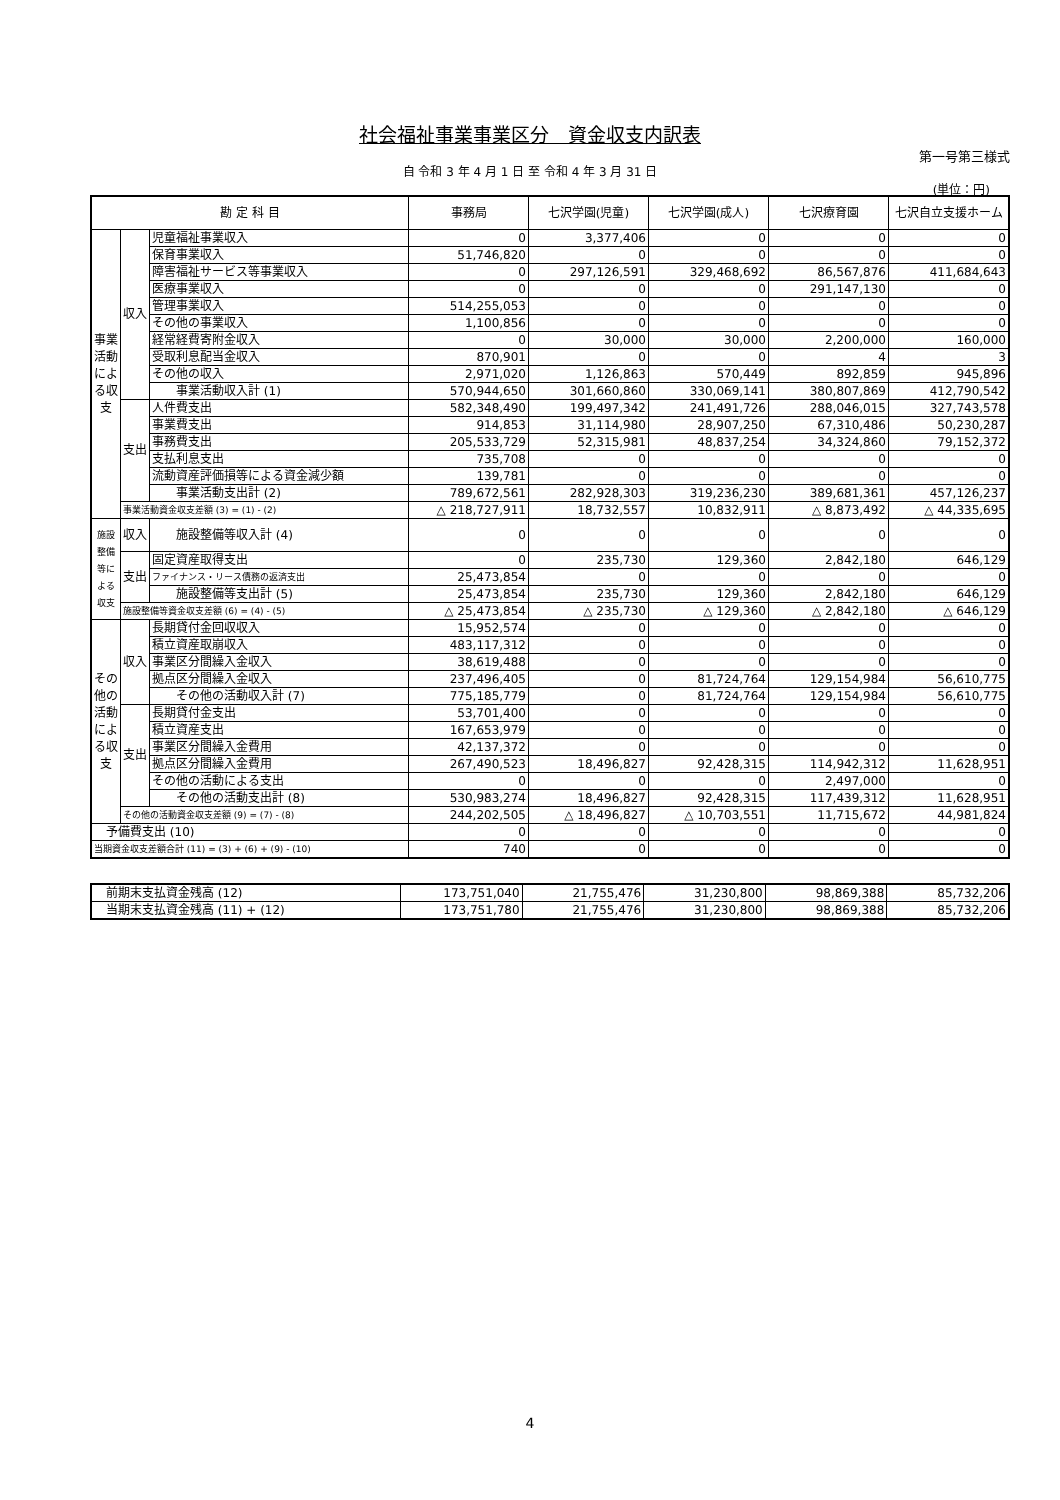社会福祉事業事業区分　資金収支内訳表
第一号第三様式
自 令和 3 年 4 月 1 日 至 令和 4 年 3 月 31 日
(単位：円)
| 勘 定 科 目 | | | 事務局 | 七沢学園(児童) | 七沢学園(成人) | 七沢療育園 | 七沢自立支援ホーム |
| --- | --- | --- | --- | --- | --- | --- | --- |
| 事業活動による収支 | 収入 | 児童福祉事業収入 | 0 | 3,377,406 | 0 | 0 | 0 |
| | | 保育事業収入 | 51,746,820 | 0 | 0 | 0 | 0 |
| | | 障害福祉サービス等事業収入 | 0 | 297,126,591 | 329,468,692 | 86,567,876 | 411,684,643 |
| | | 医療事業収入 | 0 | 0 | 0 | 291,147,130 | 0 |
| | | 管理事業収入 | 514,255,053 | 0 | 0 | 0 | 0 |
| | | その他の事業収入 | 1,100,856 | 0 | 0 | 0 | 0 |
| | | 経常経費寄附金収入 | 0 | 30,000 | 30,000 | 2,200,000 | 160,000 |
| | | 受取利息配当金収入 | 870,901 | 0 | 0 | 4 | 3 |
| | | その他の収入 | 2,971,020 | 1,126,863 | 570,449 | 892,859 | 945,896 |
| | | 事業活動収入計 (1) | 570,944,650 | 301,660,860 | 330,069,141 | 380,807,869 | 412,790,542 |
| | 支出 | 人件費支出 | 582,348,490 | 199,497,342 | 241,491,726 | 288,046,015 | 327,743,578 |
| | | 事業費支出 | 914,853 | 31,114,980 | 28,907,250 | 67,310,486 | 50,230,287 |
| | | 事務費支出 | 205,533,729 | 52,315,981 | 48,837,254 | 34,324,860 | 79,152,372 |
| | | 支払利息支出 | 735,708 | 0 | 0 | 0 | 0 |
| | | 流動資産評価損等による資金減少額 | 139,781 | 0 | 0 | 0 | 0 |
| | | 事業活動支出計 (2) | 789,672,561 | 282,928,303 | 319,236,230 | 389,681,361 | 457,126,237 |
| | 事業活動資金収支差額 (3) = (1) - (2) | | △ 218,727,911 | 18,732,557 | 10,832,911 | △ 8,873,492 | △ 44,335,695 |
| 施設整備等による収支 | 収入 | 施設整備等収入計 (4) | 0 | 0 | 0 | 0 | 0 |
| | 支出 | 固定資産取得支出 | 0 | 235,730 | 129,360 | 2,842,180 | 646,129 |
| | | ファイナンス・リース債務の返済支出 | 25,473,854 | 0 | 0 | 0 | 0 |
| | | 施設整備等支出計 (5) | 25,473,854 | 235,730 | 129,360 | 2,842,180 | 646,129 |
| | 施設整備等資金収支差額 (6) = (4) - (5) | | △ 25,473,854 | △ 235,730 | △ 129,360 | △ 2,842,180 | △ 646,129 |
| その他の活動による収支 | 収入 | 長期貸付金回収収入 | 15,952,574 | 0 | 0 | 0 | 0 |
| | | 積立資産取崩収入 | 483,117,312 | 0 | 0 | 0 | 0 |
| | | 事業区分間繰入金収入 | 38,619,488 | 0 | 0 | 0 | 0 |
| | | 拠点区分間繰入金収入 | 237,496,405 | 0 | 81,724,764 | 129,154,984 | 56,610,775 |
| | | その他の活動収入計 (7) | 775,185,779 | 0 | 81,724,764 | 129,154,984 | 56,610,775 |
| | 支出 | 長期貸付金支出 | 53,701,400 | 0 | 0 | 0 | 0 |
| | | 積立資産支出 | 167,653,979 | 0 | 0 | 0 | 0 |
| | | 事業区分間繰入金費用 | 42,137,372 | 0 | 0 | 0 | 0 |
| | | 拠点区分間繰入金費用 | 267,490,523 | 18,496,827 | 92,428,315 | 114,942,312 | 11,628,951 |
| | | その他の活動による支出 | 0 | 0 | 0 | 2,497,000 | 0 |
| | | その他の活動支出計 (8) | 530,983,274 | 18,496,827 | 92,428,315 | 117,439,312 | 11,628,951 |
| | その他の活動資金収支差額 (9) = (7) - (8) | | 244,202,505 | △ 18,496,827 | △ 10,703,551 | 11,715,672 | 44,981,824 |
| 予備費支出 (10) | | | 0 | 0 | 0 | 0 | 0 |
| 当期資金収支差額合計 (11) = (3) + (6) + (9) - (10) | | | 740 | 0 | 0 | 0 | 0 |
| 前期末支払資金残高 (12) | 173,751,040 | 21,755,476 | 31,230,800 | 98,869,388 | 85,732,206 |
| 当期末支払資金残高 (11) + (12) | 173,751,780 | 21,755,476 | 31,230,800 | 98,869,388 | 85,732,206 |
4